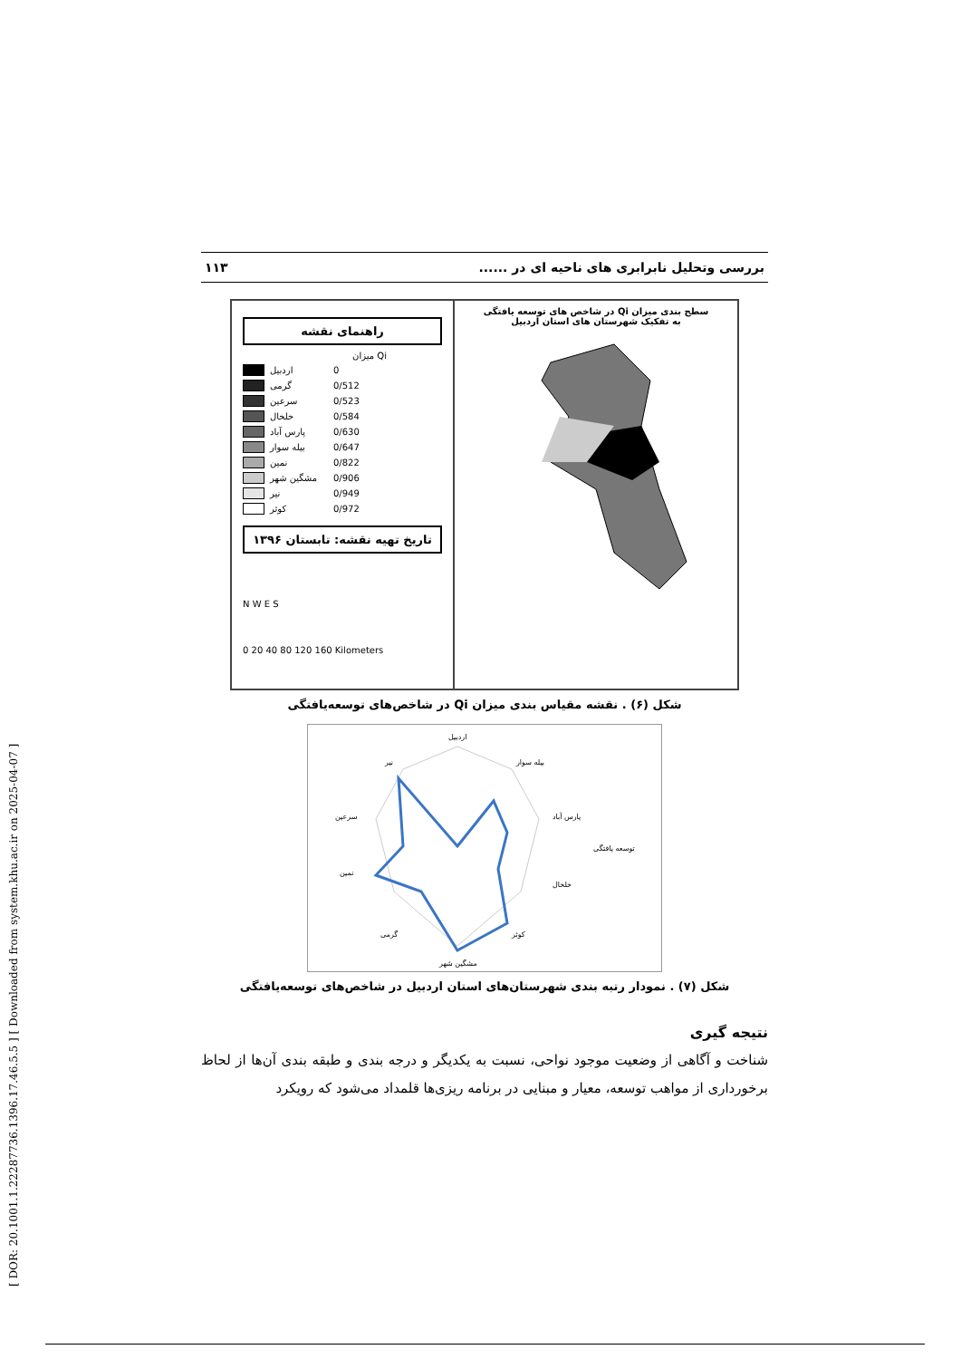[ DOR: 20.1001.1.22287736.1396.17.46.5.5 ] [ Downloaded from system.khu.ac.ir on 2025-04-07 ]
بررسی وتحلیل نابرابری های ناحیه ای در ...... ۱۱۳
راهنمای نقشه
میزان Qi
اردبیل 0
گرمی 0/512
سرعین 0/523
خلخال 0/584
پارس آباد 0/630
بیله سوار 0/647
نمین 0/822
مشگین شهر 0/906
نیر 0/949
کوثر 0/972
تاریخ تهیه نقشه: تابستان ۱۳۹۶
N W E S
0 20 40 80 120 160 Kilometers
سطح بندی میزان Qi در شاخص های توسعه یافتگی
به تفکیک شهرستان های استان اردبیل
شکل (۶) . نقشه مقیاس بندی میزان Qi در شاخص‌های توسعه‌یافتگی
اردبیل
بیله سوار
پارس آباد
خلخال
کوثر
مشگین شهر
گرمی
نمین
سرعین
نیر
توسعه یافتگی
شکل (۷) . نمودار رتبه بندی شهرستان‌های استان اردبیل در شاخص‌های توسعه‌یافتگی
نتیجه گیری
شناخت و آگاهی از وضعیت موجود نواحی، نسبت به یکدیگر و درجه بندی و طبقه بندی آن‌ها از لحاظ برخورداری از مواهب توسعه، معیار و مبنایی در برنامه ریزی‌ها قلمداد می‌شود که رویکرد